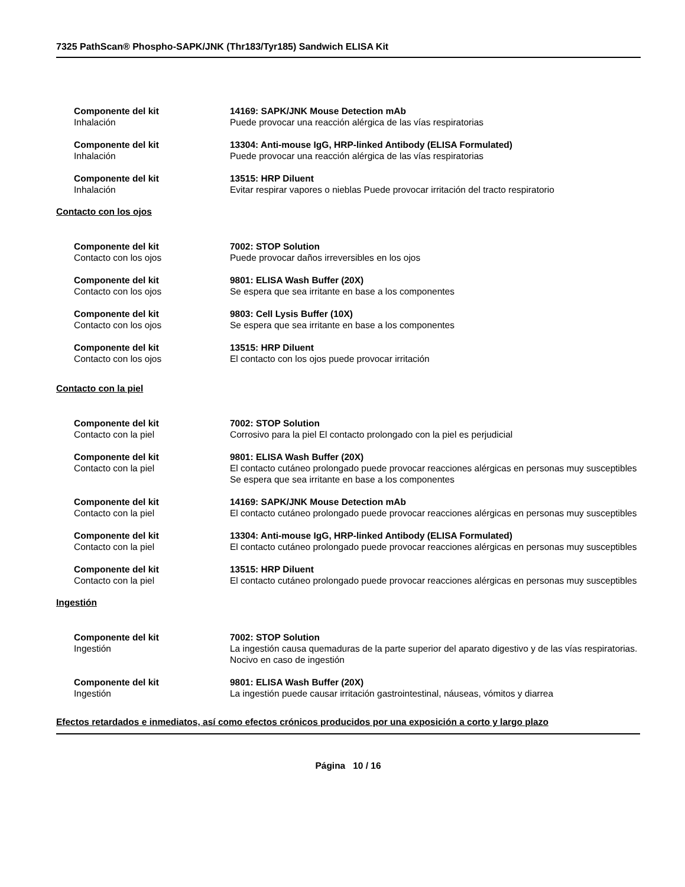7325 PathScan® Phospho-SAPK/JNK (Thr183/Tyr185) Sandwich ELISA Kit
Componente del kit
Inhalación
14169: SAPK/JNK Mouse Detection mAb
Puede provocar una reacción alérgica de las vías respiratorias
Componente del kit
Inhalación
13304: Anti-mouse IgG, HRP-linked Antibody (ELISA Formulated)
Puede provocar una reacción alérgica de las vías respiratorias
Componente del kit
Inhalación
13515: HRP Diluent
Evitar respirar vapores o nieblas Puede provocar irritación del tracto respiratorio
Contacto con los ojos
Componente del kit
Contacto con los ojos
7002: STOP Solution
Puede provocar daños irreversibles en los ojos
Componente del kit
Contacto con los ojos
9801: ELISA Wash Buffer (20X)
Se espera que sea irritante en base a los componentes
Componente del kit
Contacto con los ojos
9803: Cell Lysis Buffer (10X)
Se espera que sea irritante en base a los componentes
Componente del kit
Contacto con los ojos
13515: HRP Diluent
El contacto con los ojos puede provocar irritación
Contacto con la piel
Componente del kit
Contacto con la piel
7002: STOP Solution
Corrosivo para la piel El contacto prolongado con la piel es perjudicial
Componente del kit
Contacto con la piel
9801: ELISA Wash Buffer (20X)
El contacto cutáneo prolongado puede provocar reacciones alérgicas en personas muy susceptibles Se espera que sea irritante en base a los componentes
Componente del kit
Contacto con la piel
14169: SAPK/JNK Mouse Detection mAb
El contacto cutáneo prolongado puede provocar reacciones alérgicas en personas muy susceptibles
Componente del kit
Contacto con la piel
13304: Anti-mouse IgG, HRP-linked Antibody (ELISA Formulated)
El contacto cutáneo prolongado puede provocar reacciones alérgicas en personas muy susceptibles
Componente del kit
Contacto con la piel
13515: HRP Diluent
El contacto cutáneo prolongado puede provocar reacciones alérgicas en personas muy susceptibles
Ingestión
Componente del kit
Ingestión
7002: STOP Solution
La ingestión causa quemaduras de la parte superior del aparato digestivo y de las vías respiratorias. Nocivo en caso de ingestión
Componente del kit
Ingestión
9801: ELISA Wash Buffer (20X)
La ingestión puede causar irritación gastrointestinal, náuseas, vómitos y diarrea
Efectos retardados e inmediatos, así como efectos crónicos producidos por una exposición a corto y largo plazo
Página 10 / 16